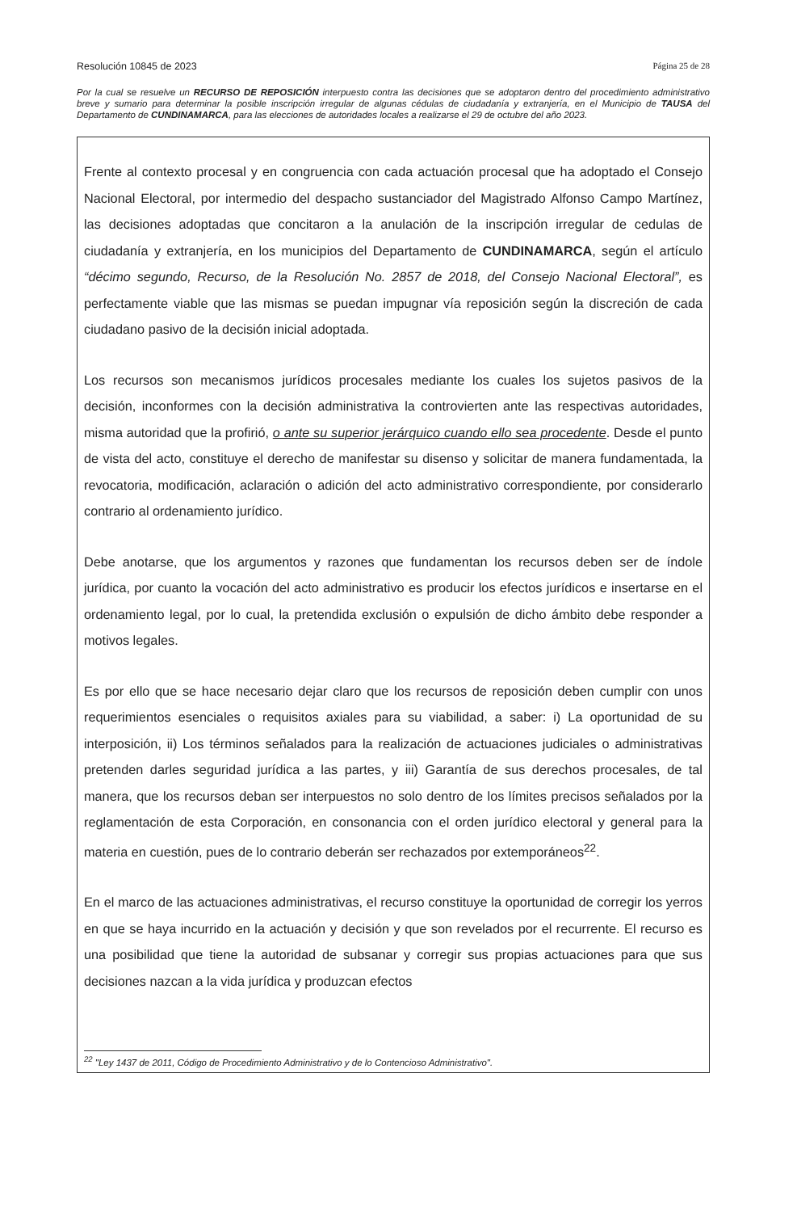Resolución 10845 de 2023 Página 25 de 28
Por la cual se resuelve un RECURSO DE REPOSICIÓN interpuesto contra las decisiones que se adoptaron dentro del procedimiento administrativo breve y sumario para determinar la posible inscripción irregular de algunas cédulas de ciudadanía y extranjería, en el Municipio de TAUSA del Departamento de CUNDINAMARCA, para las elecciones de autoridades locales a realizarse el 29 de octubre del año 2023.
Frente al contexto procesal y en congruencia con cada actuación procesal que ha adoptado el Consejo Nacional Electoral, por intermedio del despacho sustanciador del Magistrado Alfonso Campo Martínez, las decisiones adoptadas que concitaron a la anulación de la inscripción irregular de cedulas de ciudadanía y extranjería, en los municipios del Departamento de CUNDINAMARCA, según el artículo “décimo segundo, Recurso, de la Resolución No. 2857 de 2018, del Consejo Nacional Electoral”, es perfectamente viable que las mismas se puedan impugnar vía reposición según la discreción de cada ciudadano pasivo de la decisión inicial adoptada.
Los recursos son mecanismos jurídicos procesales mediante los cuales los sujetos pasivos de la decisión, inconformes con la decisión administrativa la controvierten ante las respectivas autoridades, misma autoridad que la profirió, o ante su superior jerárquico cuando ello sea procedente. Desde el punto de vista del acto, constituye el derecho de manifestar su disenso y solicitar de manera fundamentada, la revocatoria, modificación, aclaración o adición del acto administrativo correspondiente, por considerarlo contrario al ordenamiento jurídico.
Debe anotarse, que los argumentos y razones que fundamentan los recursos deben ser de índole jurídica, por cuanto la vocación del acto administrativo es producir los efectos jurídicos e insertarse en el ordenamiento legal, por lo cual, la pretendida exclusión o expulsión de dicho ámbito debe responder a motivos legales.
Es por ello que se hace necesario dejar claro que los recursos de reposición deben cumplir con unos requerimientos esenciales o requisitos axiales para su viabilidad, a saber: i) La oportunidad de su interposición, ii) Los términos señalados para la realización de actuaciones judiciales o administrativas pretenden darles seguridad jurídica a las partes, y iii) Garantía de sus derechos procesales, de tal manera, que los recursos deban ser interpuestos no solo dentro de los límites precisos señalados por la reglamentación de esta Corporación, en consonancia con el orden jurídico electoral y general para la materia en cuestión, pues de lo contrario deberán ser rechazados por extemporáneos<sup>22</sup>.
En el marco de las actuaciones administrativas, el recurso constituye la oportunidad de corregir los yerros en que se haya incurrido en la actuación y decisión y que son revelados por el recurrente. El recurso es una posibilidad que tiene la autoridad de subsanar y corregir sus propias actuaciones para que sus decisiones nazcan a la vida jurídica y produzcan efectos
<sup>22</sup> "Ley 1437 de 2011, Código de Procedimiento Administrativo y de lo Contencioso Administrativo".